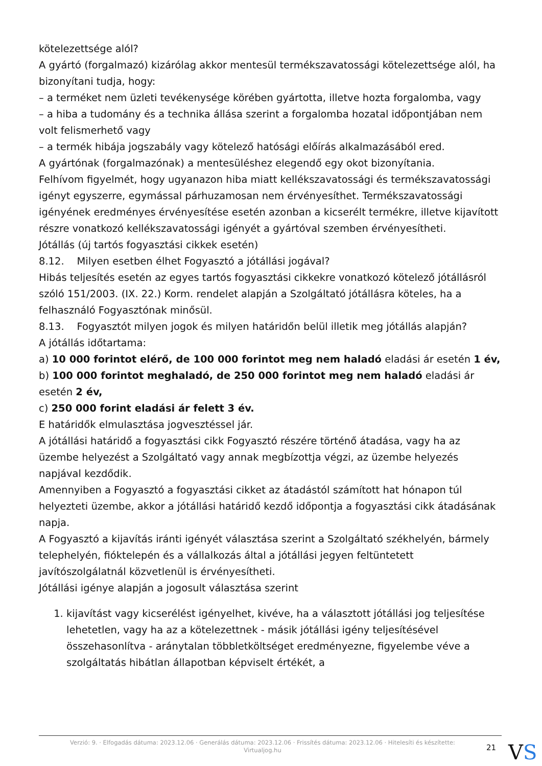kötelezettsége alól?
A gyártó (forgalmazó) kizárólag akkor mentesül termékszavatossági kötelezettsége alól, ha bizonyítani tudja, hogy:
– a terméket nem üzleti tevékenysége körében gyártotta, illetve hozta forgalomba, vagy
– a hiba a tudomány és a technika állása szerint a forgalomba hozatal időpontjában nem volt felismerhető vagy
– a termék hibája jogszabály vagy kötelező hatósági előírás alkalmazásából ered.
A gyártónak (forgalmazónak) a mentesüléshez elegendő egy okot bizonyítania.
Felhívom figyelmét, hogy ugyanazon hiba miatt kellékszavatossági és termékszavatossági igényt egyszerre, egymással párhuzamosan nem érvényesíthet. Termékszavatossági igényének eredményes érvényesítése esetén azonban a kicserélt termékre, illetve kijavított részre vonatkozó kellékszavatossági igényét a gyártóval szemben érvényesítheti.
Jótállás (új tartós fogyasztási cikkek esetén)
8.12. Milyen esetben élhet Fogyasztó a jótállási jogával?
Hibás teljesítés esetén az egyes tartós fogyasztási cikkekre vonatkozó kötelező jótállásról szóló 151/2003. (IX. 22.) Korm. rendelet alapján a Szolgáltató jótállásra köteles, ha a felhasználó Fogyasztónak minősül.
8.13. Fogyasztót milyen jogok és milyen határidőn belül illetik meg jótállás alapján?
A jótállás időtartama:
a) 10 000 forintot elérő, de 100 000 forintot meg nem haladó eladási ár esetén 1 év,
b) 100 000 forintot meghaladó, de 250 000 forintot meg nem haladó eladási ár esetén 2 év,
c) 250 000 forint eladási ár felett 3 év.
E határidők elmulasztása jogvesztéssel jár.
A jótállási határidő a fogyasztási cikk Fogyasztó részére történő átadása, vagy ha az üzembe helyezést a Szolgáltató vagy annak megbízottja végzi, az üzembe helyezés napjával kezdődik.
Amennyiben a Fogyasztó a fogyasztási cikket az átadástól számított hat hónapon túl helyezteti üzembe, akkor a jótállási határidő kezdő időpontja a fogyasztási cikk átadásának napja.
A Fogyasztó a kijavítás iránti igényét választása szerint a Szolgáltató székhelyén, bármely telephelyén, fióktelepén és a vállalkozás által a jótállási jegyen feltüntetett javítószolgálatnál közvetlenül is érvényesítheti.
Jótállási igénye alapján a jogosult választása szerint
1. kijavítást vagy kicserélést igényelhet, kivéve, ha a választott jótállási jog teljesítése lehetetlen, vagy ha az a kötelezettnek - másik jótállási igény teljesítésével összehasonlítva - aránytalan többletköltséget eredményezne, figyelembe véve a szolgáltatás hibátlan állapotban képviselt értékét, a
Verzió: 9. · Elfogadás dátuma: 2023.12.06 · Generálás dátuma: 2023.12.06 · Frissítés dátuma: 2023.12.06 · Hitelesíti és készítette: Virtualjog.hu
21
VS